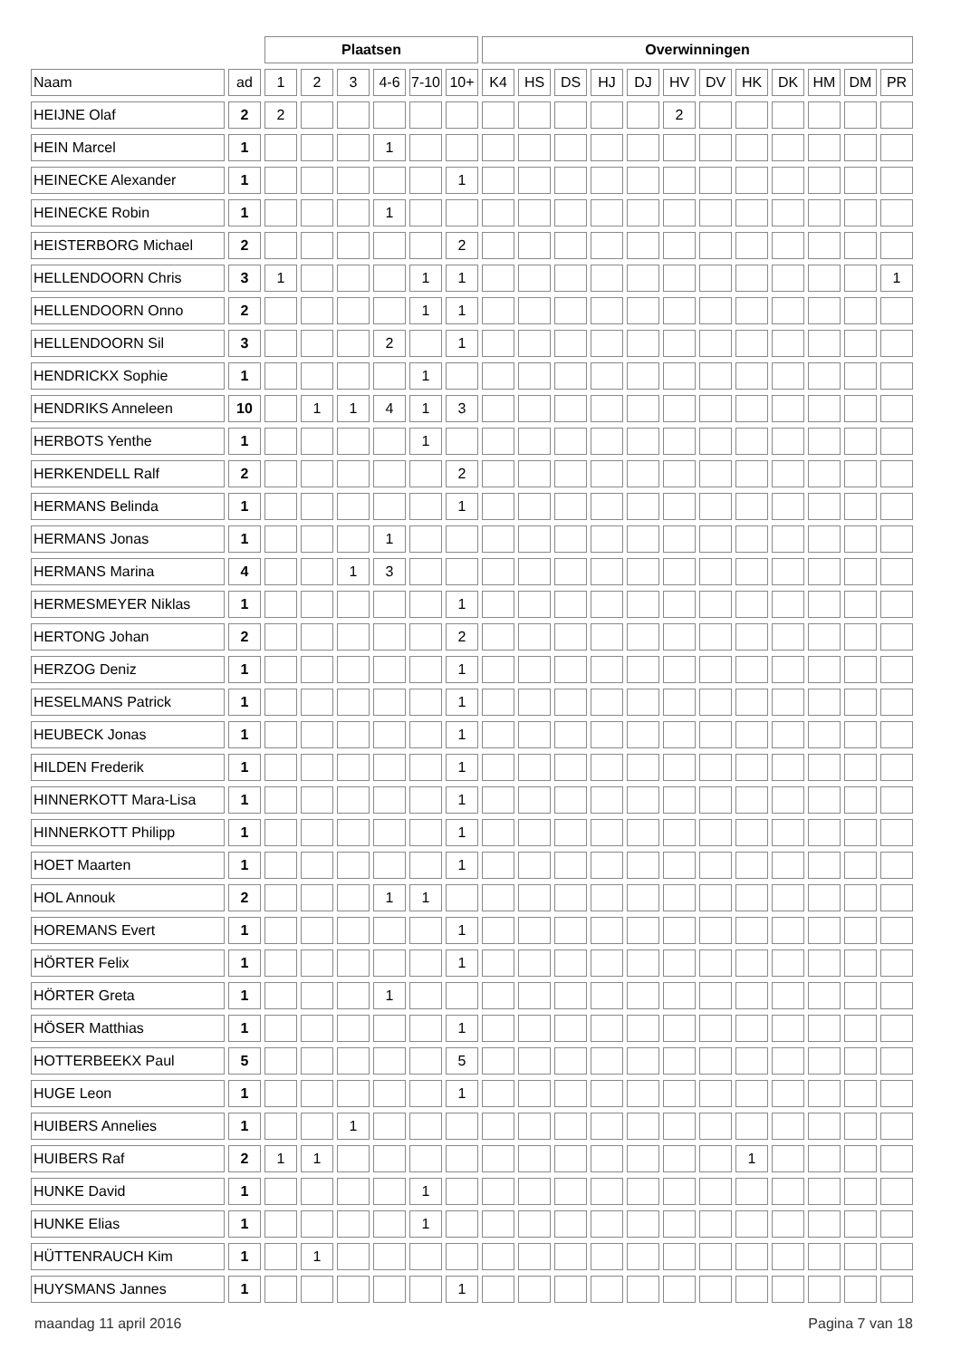| | | Plaatsen | | | | | | Overwinningen | | | | | | | | | | | |
| --- | --- | --- | --- | --- | --- | --- | --- | --- | --- | --- | --- | --- | --- | --- | --- | --- | --- | --- | --- |
| Naam | ad | 1 | 2 | 3 | 4-6 | 7-10 | 10+ | K4 | HS | DS | HJ | DJ | HV | DV | HK | DK | HM | DM | PR |
| HEIJNE Olaf | 2 | 2 | | | | | | | | | | | 2 | | | | | | |
| HEIN Marcel | 1 | | | | 1 | | | | | | | | | | | | | | |
| HEINECKE Alexander | 1 | | | | | | 1 | | | | | | | | | | | | |
| HEINECKE Robin | 1 | | | | 1 | | | | | | | | | | | | | | |
| HEISTERBORG Michael | 2 | | | | | | 2 | | | | | | | | | | | | |
| HELLENDOORN Chris | 3 | 1 | | | | 1 | 1 | | | | | | | | | | | | 1 |
| HELLENDOORN Onno | 2 | | | | | 1 | 1 | | | | | | | | | | | | |
| HELLENDOORN Sil | 3 | | | | 2 | | 1 | | | | | | | | | | | | |
| HENDRICKX Sophie | 1 | | | | | 1 | | | | | | | | | | | | | |
| HENDRIKS Anneleen | 10 | | 1 | 1 | 4 | 1 | 3 | | | | | | | | | | | | |
| HERBOTS Yenthe | 1 | | | | | 1 | | | | | | | | | | | | | |
| HERKENDELL Ralf | 2 | | | | | | 2 | | | | | | | | | | | | |
| HERMANS Belinda | 1 | | | | | | 1 | | | | | | | | | | | | |
| HERMANS Jonas | 1 | | | | 1 | | | | | | | | | | | | | | |
| HERMANS Marina | 4 | | | 1 | 3 | | | | | | | | | | | | | | |
| HERMESMEYER Niklas | 1 | | | | | | 1 | | | | | | | | | | | | |
| HERTONG Johan | 2 | | | | | | 2 | | | | | | | | | | | | |
| HERZOG Deniz | 1 | | | | | | 1 | | | | | | | | | | | | |
| HESELMANS Patrick | 1 | | | | | | 1 | | | | | | | | | | | | |
| HEUBECK Jonas | 1 | | | | | | 1 | | | | | | | | | | | | |
| HILDEN Frederik | 1 | | | | | | 1 | | | | | | | | | | | | |
| HINNERKOTT Mara-Lisa | 1 | | | | | | 1 | | | | | | | | | | | | |
| HINNERKOTT Philipp | 1 | | | | | | 1 | | | | | | | | | | | | |
| HOET Maarten | 1 | | | | | | 1 | | | | | | | | | | | | |
| HOL Annouk | 2 | | | | 1 | 1 | | | | | | | | | | | | | |
| HOREMANS Evert | 1 | | | | | | 1 | | | | | | | | | | | | |
| HÖRTER Felix | 1 | | | | | | 1 | | | | | | | | | | | | |
| HÖRTER Greta | 1 | | | | 1 | | | | | | | | | | | | | | |
| HÖSER Matthias | 1 | | | | | | 1 | | | | | | | | | | | | |
| HOTTERBEEKX Paul | 5 | | | | | | 5 | | | | | | | | | | | | |
| HUGE Leon | 1 | | | | | | 1 | | | | | | | | | | | | |
| HUIBERS Annelies | 1 | | | 1 | | | | | | | | | | | | | | | |
| HUIBERS Raf | 2 | 1 | 1 | | | | | | | | | | | | 1 | | | | |
| HUNKE David | 1 | | | | | 1 | | | | | | | | | | | | | |
| HUNKE Elias | 1 | | | | | 1 | | | | | | | | | | | | | |
| HÜTTENRAUCH Kim | 1 | | 1 | | | | | | | | | | | | | | | | |
| HUYSMANS Jannes | 1 | | | | | | 1 | | | | | | | | | | | | |
maandag 11 april 2016 Pagina 7 van 18